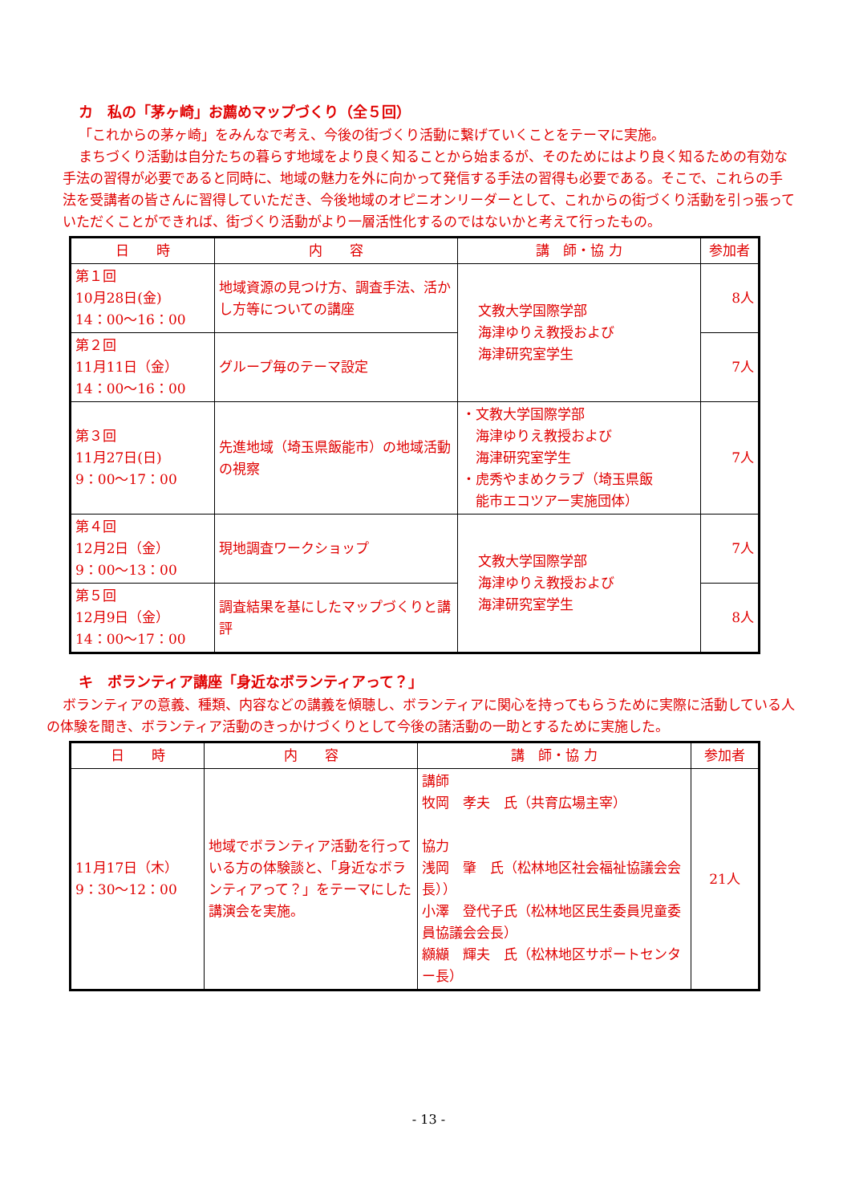カ　私の「茅ヶ崎」お薦めマップづくり（全５回）
「これからの茅ヶ崎」をみんなで考え、今後の街づくり活動に繋げていくことをテーマに実施。
まちづくり活動は自分たちの暮らす地域をより良く知ることから始まるが、そのためにはより良く知るための有効な手法の習得が必要であると同時に、地域の魅力を外に向かって発信する手法の習得も必要である。そこで、これらの手法を受講者の皆さんに習得していただき、今後地域のオピニオンリーダーとして、これからの街づくり活動を引っ張っていただくことができれば、街づくり活動がより一層活性化するのではないかと考えて行ったもの。
| 日 時 | 内 容 | 講 師・協 力 | 参加者 |
| --- | --- | --- | --- |
| 第１回 10月28日(金) 14：00〜16：00 | 地域資源の見つけ方、調査手法、活かし方等についての講座 | 文教大学国際学部 海津ゆりえ教授および 海津研究室学生 | 8人 |
| 第２回 11月11日（金） 14：00〜16：00 | グループ毎のテーマ設定 | | 7人 |
| 第３回 11月27日(日) 9：00〜17：00 | 先進地域（埼玉県飯能市）の地域活動の視察 | ・文教大学国際学部 海津ゆりえ教授および 海津研究室学生 ・虎秀やまめクラブ（埼玉県飯 能市エコツアー実施団体） | 7人 |
| 第４回 12月2日（金） 9：00〜13：00 | 現地調査ワークショップ | 文教大学国際学部 海津ゆりえ教授および 海津研究室学生 | 7人 |
| 第５回 12月9日（金） 14：00〜17：00 | 調査結果を基にしたマップづくりと講評 | | 8人 |
キ　ボランティア講座「身近なボランティアって？」
ボランティアの意義、種類、内容などの講義を傾聴し、ボランティアに関心を持ってもらうために実際に活動している人の体験を聞き、ボランティア活動のきっかけづくりとして今後の諸活動の一助とするために実施した。
| 日 時 | 内 容 | 講 師・協 力 | 参加者 |
| --- | --- | --- | --- |
| 11月17日（木） 9：30〜12：00 | 地域でボランティア活動を行っている方の体験談と、「身近なボランティアって？」をテーマにした講演会を実施。 | 講師 牧岡 孝夫 氏（共育広場主宰） 協力 浅岡 肇 氏（松林地区社会福祉協議会会長）） 小澤 登代子氏（松林地区民生委員児童委員協議会会長） 纐纈 輝夫 氏（松林地区サポートセンター長） | 21人 |
- 13 -